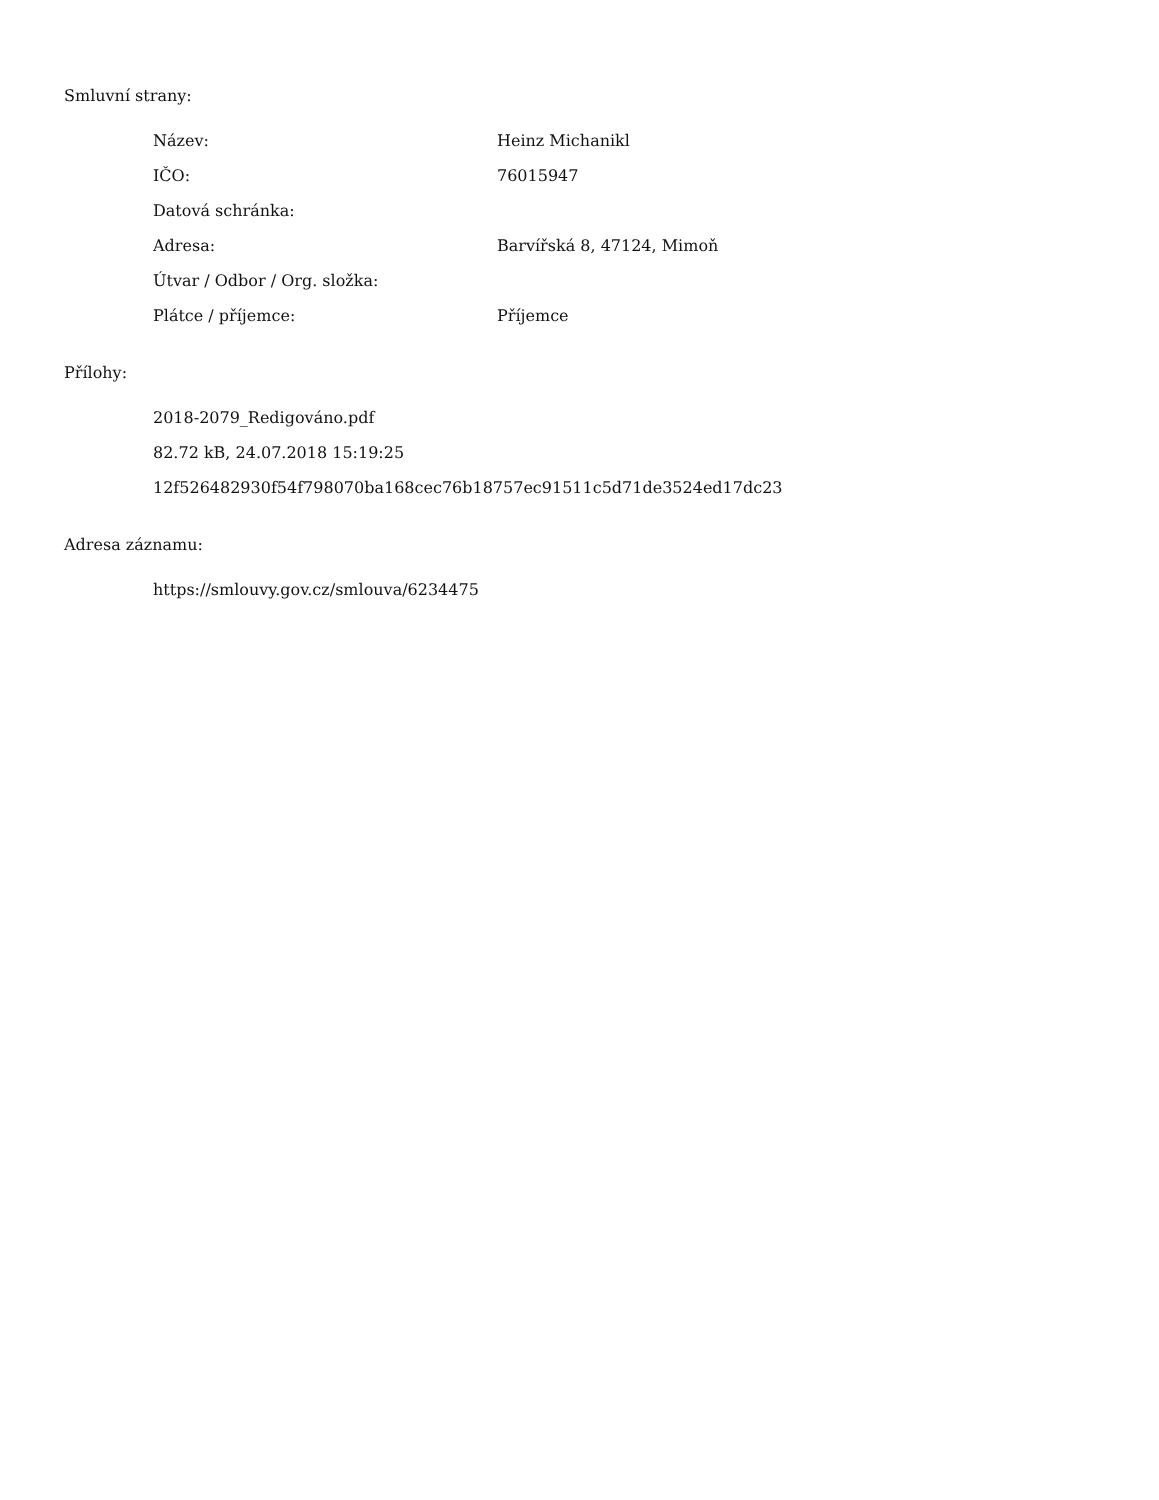Smluvní strany:
| Název: | Heinz Michanikl |
| IČO: | 76015947 |
| Datová schránka: | |
| Adresa: | Barvířská 8, 47124, Mimoň |
| Útvar / Odbor / Org. složka: | |
| Plátce / příjemce: | Příjemce |
Přílohy:
2018-2079_Redigováno.pdf
82.72 kB, 24.07.2018 15:19:25
12f526482930f54f798070ba168cec76b18757ec91511c5d71de3524ed17dc23
Adresa záznamu:
https://smlouvy.gov.cz/smlouva/6234475